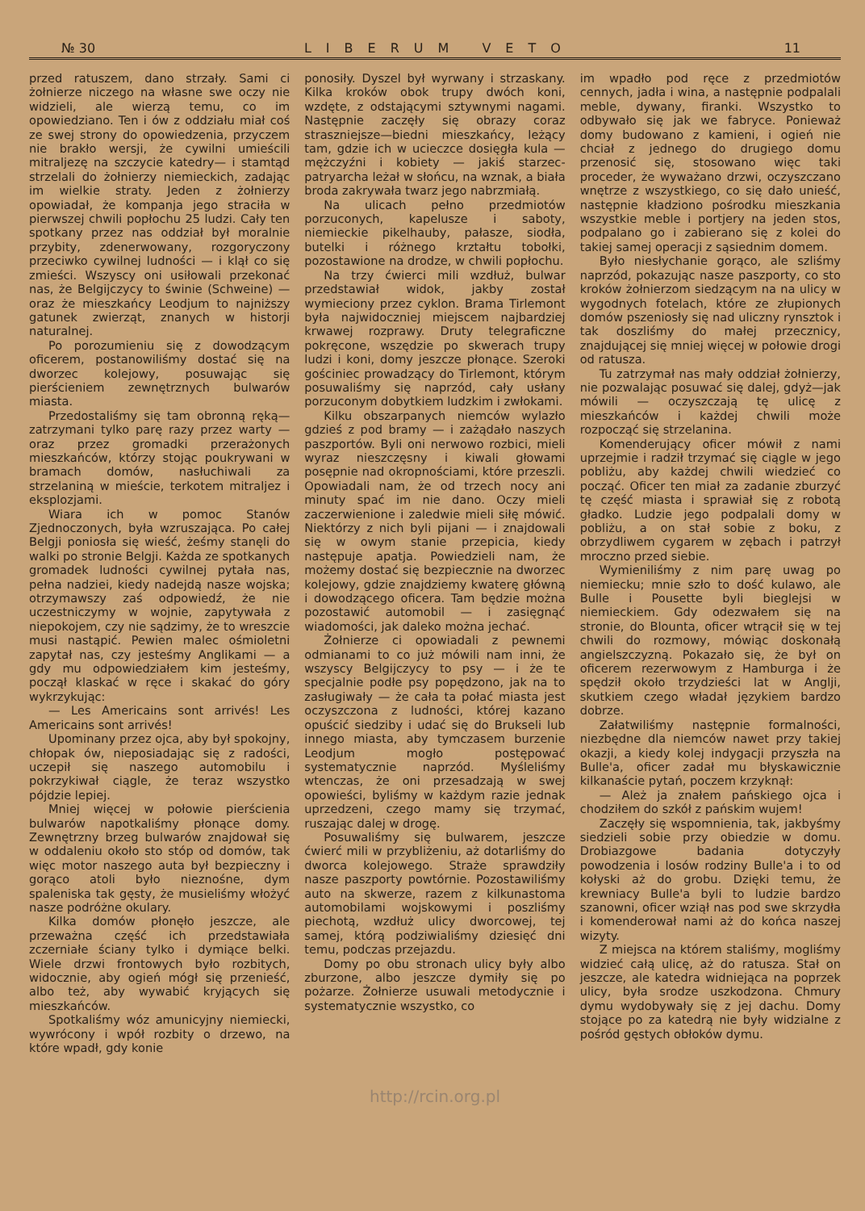№ 30 LIBERUM VETO 11
przed ratuszem, dano strzały. Sami ci żołnierze niczego na własne swe oczy nie widzieli, ale wierzą temu, co im opowiedziano. Ten i ów z oddziału miał coś ze swej strony do opowiedzenia, przyczem nie brakło wersji, że cywilni umieścili mitraljezę na szczycie katedry— i stamtąd strzelali do żołnierzy niemieckich, zadając im wielkie straty. Jeden z żołnierzy opowiadał, że kompanja jego straciła w pierwszej chwili popłochu 25 ludzi. Cały ten spotkany przez nas oddział był moralnie przybity, zdenerwowany, rozgoryczony przeciwko cywilnej ludności — i klął co się zmieści. Wszyscy oni usiłowali przekonać nas, że Belgijczycy to świnie (Schweine) — oraz że mieszkańcy Leodjum to najniższy gatunek zwierząt, znanych w historji naturalnej.
Po porozumieniu się z dowodzącym oficerem, postanowiliśmy dostać się na dworzec kolejowy, posuwając się pierścieniem zewnętrznych bulwarów miasta.
Przedostaliśmy się tam obronną ręką—zatrzymani tylko parę razy przez warty — oraz przez gromadki przerażonych mieszkańców, którzy stojąc poukrywani w bramach domów, nasłuchiwali za strzelaniną w mieście, terkotem mitraljez i eksplozjami.
Wiara ich w pomoc Stanów Zjednoczonych, była wzruszająca. Po całej Belgji poniosła się wieść, żeśmy stanęli do walki po stronie Belgji. Każda ze spotkanych gromadek ludności cywilnej pytała nas, pełna nadziei, kiedy nadejdą nasze wojska; otrzymawszy zaś odpowiedź, że nie uczestniczymy w wojnie, zapytywała z niepokojem, czy nie sądzimy, że to wreszcie musi nastąpić. Pewien malec ośmioletni zapytał nas, czy jesteśmy Anglikami — a gdy mu odpowiedziałem kim jesteśmy, począł klaskać w ręce i skakać do góry wykrzykując:
— Les Americains sont arrivés! Les Americains sont arrivés!
Upominany przez ojca, aby był spokojny, chłopak ów, nieposiadając się z radości, uczepił się naszego automobilu i pokrzykiwał ciągle, że teraz wszystko pójdzie lepiej.
Mniej więcej w połowie pierścienia bulwarów napotkaliśmy płonące domy. Zewnętrzny brzeg bulwarów znajdował się w oddaleniu około sto stóp od domów, tak więc motor naszego auta był bezpieczny i gorąco atoli było nieznośne, dym spaleniska tak gęsty, że musieliśmy włożyć nasze podróżne okulary.
Kilka domów płonęło jeszcze, ale przeważna część ich przedstawiała zczerniałe ściany tylko i dymiące belki. Wiele drzwi frontowych było rozbitych, widocznie, aby ogień mógł się przenieść, albo też, aby wywabić kryjących się mieszkańców.
Spotkaliśmy wóz amunicyjny niemiecki, wywrócony i wpół rozbity o drzewo, na które wpadł, gdy konie
ponosiły. Dyszel był wyrwany i strzaskany. Kilka kroków obok trupy dwóch koni, wzdęte, z odstającymi sztywnymi nagami. Następnie zaczęły się obrazy coraz straszniejsze—biedni mieszkańcy, leżący tam, gdzie ich w ucieczce dosięgła kula — mężczyźni i kobiety — jakiś starzec-patryarcha leżał w słońcu, na wznak, a biała broda zakrywała twarz jego nabrzmiałą.
Na ulicach pełno przedmiotów porzuconych, kapelusze i saboty, niemieckie pikelhauby, pałasze, siodła, butelki i różnego krztałtu tobołki, pozostawione na drodze, w chwili popłochu.
Na trzy ćwierci mili wzdłuż, bulwar przedstawiał widok, jakby został wymieciony przez cyklon. Brama Tirlemont była najwidoczniej miejscem najbardziej krwawej rozprawy. Druty telegraficzne pokręcone, wszędzie po skwerach trupy ludzi i koni, domy jeszcze płonące. Szeroki gościniec prowadzący do Tirlemont, którym posuwaliśmy się naprzód, cały usłany porzuconym dobytkiem ludzkim i zwłokami.
Kilku obszarpanych niemców wylazło gdzieś z pod bramy — i zażądało naszych paszportów. Byli oni nerwowo rozbici, mieli wyraz nieszczęsny i kiwali głowami posępnie nad okropnościami, które przeszli. Opowiadali nam, że od trzech nocy ani minuty spać im nie dano. Oczy mieli zaczerwienione i zaledwie mieli siłę mówić. Niektórzy z nich byli pijani — i znajdowali się w owym stanie przepicia, kiedy następuje apatja. Powiedzieli nam, że możemy dostać się bezpiecznie na dworzec kolejowy, gdzie znajdziemy kwaterę główną i dowodzącego oficera. Tam będzie można pozostawić automobil — i zasięgnąć wiadomości, jak daleko można jechać.
Żołnierze ci opowiadali z pewnemi odmianami to co już mówili nam inni, że wszyscy Belgijczycy to psy — i że te specjalnie podłe psy popędzono, jak na to zasługiwały — że cała ta połać miasta jest oczyszczona z ludności, której kazano opuścić siedziby i udać się do Brukseli lub innego miasta, aby tymczasem burzenie Leodjum mogło postępować systematycznie naprzód. Myśleliśmy wtenczas, że oni przesadzają w swej opowieści, byliśmy w każdym razie jednak uprzedzeni, czego mamy się trzymać, ruszając dalej w drogę.
Posuwaliśmy się bulwarem, jeszcze ćwierć mili w przybliżeniu, aż dotarliśmy do dworca kolejowego. Straże sprawdziły nasze paszporty powtórnie. Pozostawiliśmy auto na skwerze, razem z kilkunastoma automobilami wojskowymi i poszliśmy piechotą, wzdłuż ulicy dworcowej, tej samej, którą podziwialiśmy dziesięć dni temu, podczas przejazdu.
Domy po obu stronach ulicy były albo zburzone, albo jeszcze dymiły się po pożarze. Żołnierze usuwali metodycznie i systematycznie wszystko, co
im wpadło pod ręce z przedmiotów cennych, jadła i wina, a następnie podpalali meble, dywany, firanki. Wszystko to odbywało się jak we fabryce. Ponieważ domy budowano z kamieni, i ogień nie chciał z jednego do drugiego domu przenosić się, stosowano więc taki proceder, że wyważano drzwi, oczyszczano wnętrze z wszystkiego, co się dało unieść, następnie kładziono pośrodku mieszkania wszystkie meble i portjery na jeden stos, podpalano go i zabierano się z kolei do takiej samej operacji z sąsiednim domem.
Było niesłychanie gorąco, ale szliśmy naprzód, pokazując nasze paszporty, co sto kroków żołnierzom siedzącym na na ulicy w wygodnych fotelach, które ze złupionych domów pszeniosły się nad uliczny rynsztok i tak doszliśmy do małej przecznicy, znajdującej się mniej więcej w połowie drogi od ratusza.
Tu zatrzymał nas mały oddział żołnierzy, nie pozwalając posuwać się dalej, gdyż—jak mówili — oczyszczają tę ulicę z mieszkańców i każdej chwili może rozpocząć się strzelanina.
Komenderujący oficer mówił z nami uprzejmie i radził trzymać się ciągle w jego pobliżu, aby każdej chwili wiedzieć co począć. Oficer ten miał za zadanie zburzyć tę część miasta i sprawiał się z robotą gładko. Ludzie jego podpalali domy w pobliżu, a on stał sobie z boku, z obrzydliwem cygarem w zębach i patrzył mroczno przed siebie.
Wymieniliśmy z nim parę uwag po niemiecku; mnie szło to dość kulawo, ale Bulle i Pousette byli bieglejsi w niemieckiem. Gdy odezwałem się na stronie, do Blounta, oficer wtrącił się w tej chwili do rozmowy, mówiąc doskonałą angielszczyzną. Pokazało się, że był on oficerem rezerwowym z Hamburga i że spędził około trzydzieści lat w Anglji, skutkiem czego władał językiem bardzo dobrze.
Załatwiliśmy następnie formalności, niezbędne dla niemców nawet przy takiej okazji, a kiedy kolej indygacji przyszła na Bulle'a, oficer zadał mu błyskawicznie kilkanaście pytań, poczem krzyknął:
— Ależ ja znałem pańskiego ojca i chodziłem do szkół z pańskim wujem!
Zaczęły się wspomnienia, tak, jakbyśmy siedzieli sobie przy obiedzie w domu. Drobiazgowe badania dotyczyły powodzenia i losów rodziny Bulle'a i to od kołyski aż do grobu. Dzięki temu, że krewniacy Bulle'a byli to ludzie bardzo szanowni, oficer wziął nas pod swe skrzydła i komenderował nami aż do końca naszej wizyty.
Z miejsca na którem staliśmy, mogliśmy widzieć całą ulicę, aż do ratusza. Stał on jeszcze, ale katedra widniejąca na poprzek ulicy, była srodze uszkodzona. Chmury dymu wydobywały się z jej dachu. Domy stojące po za katedrą nie były widzialne z pośród gęstych obłoków dymu.
http://rcin.org.pl